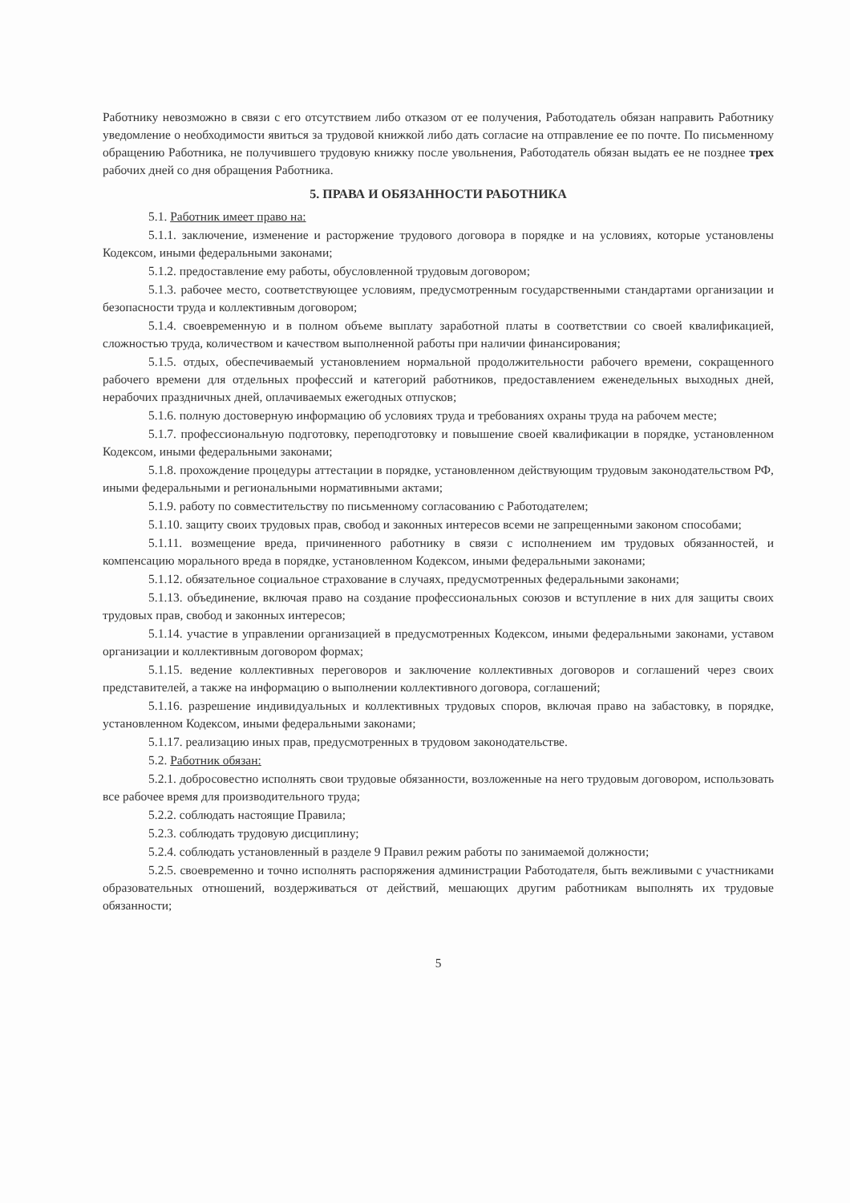Работнику невозможно в связи с его отсутствием либо отказом от ее получения, Работодатель обязан направить Работнику уведомление о необходимости явиться за трудовой книжкой либо дать согласие на отправление ее по почте. По письменному обращению Работника, не получившего трудовую книжку после увольнения, Работодатель обязан выдать ее не позднее трех рабочих дней со дня обращения Работника.
5. ПРАВА И ОБЯЗАННОСТИ РАБОТНИКА
5.1. Работник имеет право на:
5.1.1. заключение, изменение и расторжение трудового договора в порядке и на условиях, которые установлены Кодексом, иными федеральными законами;
5.1.2. предоставление ему работы, обусловленной трудовым договором;
5.1.3. рабочее место, соответствующее условиям, предусмотренным государственными стандартами организации и безопасности труда и коллективным договором;
5.1.4. своевременную и в полном объеме выплату заработной платы в соответствии со своей квалификацией, сложностью труда, количеством и качеством выполненной работы при наличии финансирования;
5.1.5. отдых, обеспечиваемый установлением нормальной продолжительности рабочего времени, сокращенного рабочего времени для отдельных профессий и категорий работников, предоставлением еженедельных выходных дней, нерабочих праздничных дней, оплачиваемых ежегодных отпусков;
5.1.6. полную достоверную информацию об условиях труда и требованиях охраны труда на рабочем месте;
5.1.7. профессиональную подготовку, переподготовку и повышение своей квалификации в порядке, установленном Кодексом, иными федеральными законами;
5.1.8. прохождение процедуры аттестации в порядке, установленном действующим трудовым законодательством РФ, иными федеральными и региональными нормативными актами;
5.1.9. работу по совместительству по письменному согласованию с Работодателем;
5.1.10. защиту своих трудовых прав, свобод и законных интересов всеми не запрещенными законом способами;
5.1.11. возмещение вреда, причиненного работнику в связи с исполнением им трудовых обязанностей, и компенсацию морального вреда в порядке, установленном Кодексом, иными федеральными законами;
5.1.12. обязательное социальное страхование в случаях, предусмотренных федеральными законами;
5.1.13. объединение, включая право на создание профессиональных союзов и вступление в них для защиты своих трудовых прав, свобод и законных интересов;
5.1.14. участие в управлении организацией в предусмотренных Кодексом, иными федеральными законами, уставом организации и коллективным договором формах;
5.1.15. ведение коллективных переговоров и заключение коллективных договоров и соглашений через своих представителей, а также на информацию о выполнении коллективного договора, соглашений;
5.1.16. разрешение индивидуальных и коллективных трудовых споров, включая право на забастовку, в порядке, установленном Кодексом, иными федеральными законами;
5.1.17. реализацию иных прав, предусмотренных в трудовом законодательстве.
5.2. Работник обязан:
5.2.1. добросовестно исполнять свои трудовые обязанности, возложенные на него трудовым договором, использовать все рабочее время для производительного труда;
5.2.2. соблюдать настоящие Правила;
5.2.3. соблюдать трудовую дисциплину;
5.2.4. соблюдать установленный в разделе 9 Правил режим работы по занимаемой должности;
5.2.5. своевременно и точно исполнять распоряжения администрации Работодателя, быть вежливыми с участниками образовательных отношений, воздерживаться от действий, мешающих другим работникам выполнять их трудовые обязанности;
5